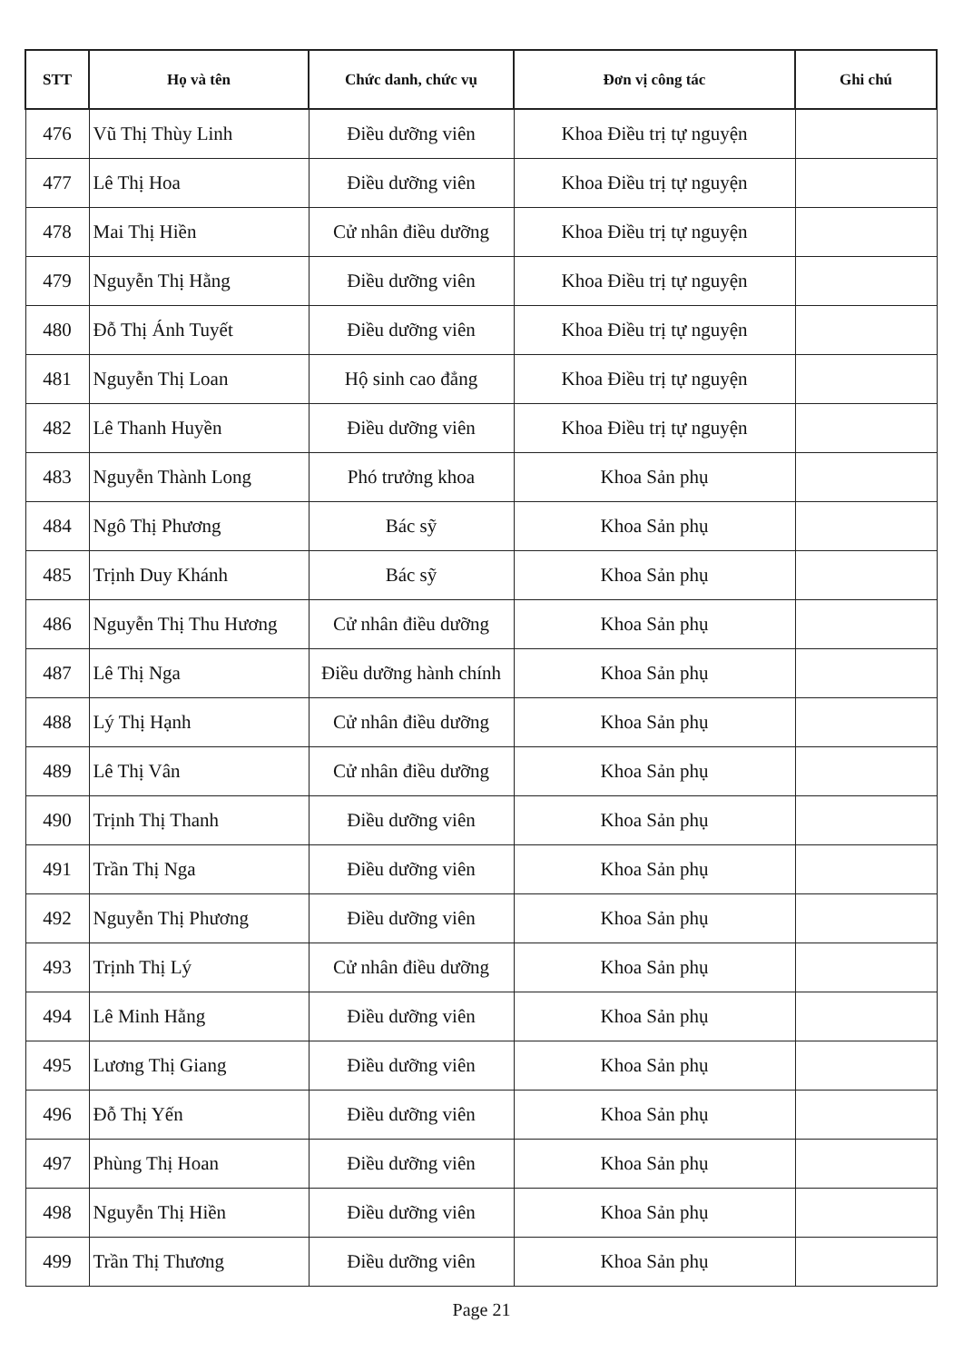| STT | Họ và tên | Chức danh, chức vụ | Đơn vị công tác | Ghi chú |
| --- | --- | --- | --- | --- |
| 476 | Vũ Thị Thùy Linh | Điều dưỡng viên | Khoa Điều trị tự nguyện | |
| 477 | Lê Thị Hoa | Điều dưỡng viên | Khoa Điều trị tự nguyện | |
| 478 | Mai Thị Hiền | Cử nhân điều dưỡng | Khoa Điều trị tự nguyện | |
| 479 | Nguyễn Thị Hằng | Điều dưỡng viên | Khoa Điều trị tự nguyện | |
| 480 | Đỗ Thị Ánh Tuyết | Điều dưỡng viên | Khoa Điều trị tự nguyện | |
| 481 | Nguyễn Thị Loan | Hộ sinh cao đẳng | Khoa Điều trị tự nguyện | |
| 482 | Lê Thanh Huyền | Điều dưỡng viên | Khoa Điều trị tự nguyện | |
| 483 | Nguyễn Thành Long | Phó trưởng khoa | Khoa Sản phụ | |
| 484 | Ngô Thị Phương | Bác sỹ | Khoa Sản phụ | |
| 485 | Trịnh Duy Khánh | Bác sỹ | Khoa Sản phụ | |
| 486 | Nguyễn Thị Thu Hương | Cử nhân điều dưỡng | Khoa Sản phụ | |
| 487 | Lê Thị Nga | Điều dưỡng hành chính | Khoa Sản phụ | |
| 488 | Lý Thị Hạnh | Cử nhân điều dưỡng | Khoa Sản phụ | |
| 489 | Lê Thị Vân | Cử nhân điều dưỡng | Khoa Sản phụ | |
| 490 | Trịnh Thị Thanh | Điều dưỡng viên | Khoa Sản phụ | |
| 491 | Trần Thị Nga | Điều dưỡng viên | Khoa Sản phụ | |
| 492 | Nguyễn Thị Phương | Điều dưỡng viên | Khoa Sản phụ | |
| 493 | Trịnh Thị Lý | Cử nhân điều dưỡng | Khoa Sản phụ | |
| 494 | Lê Minh Hằng | Điều dưỡng viên | Khoa Sản phụ | |
| 495 | Lương Thị Giang | Điều dưỡng viên | Khoa Sản phụ | |
| 496 | Đỗ Thị Yến | Điều dưỡng viên | Khoa Sản phụ | |
| 497 | Phùng Thị Hoan | Điều dưỡng viên | Khoa Sản phụ | |
| 498 | Nguyễn Thị Hiền | Điều dưỡng viên | Khoa Sản phụ | |
| 499 | Trần Thị Thương | Điều dưỡng viên | Khoa Sản phụ | |
Page 21